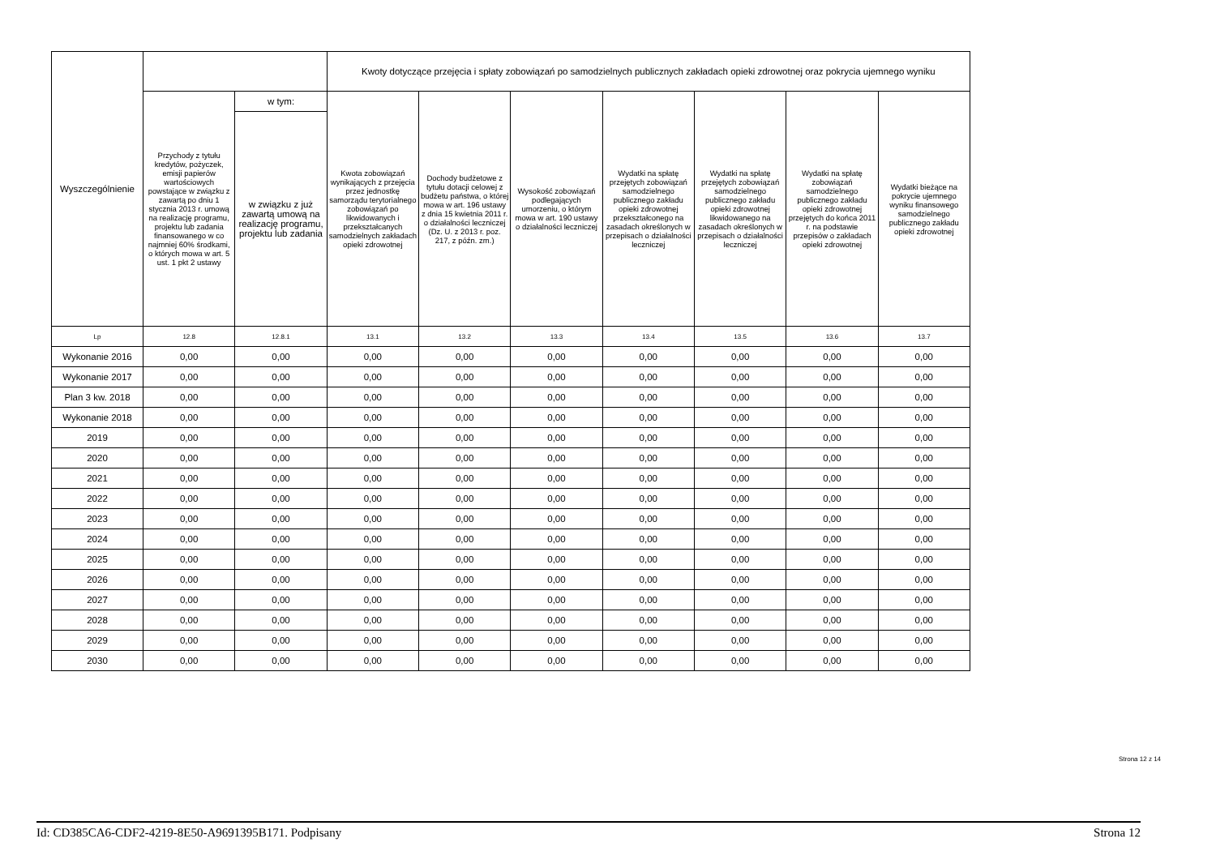| Wyszczególnienie | | | Kwoty dotyczące przejęcia i spłaty zobowiązań po samodzielnych publicznych zakładach opieki zdrowotnej oraz pokrycia ujemnego wyniku | | | | | | |
| --- | --- | --- | --- | --- | --- | --- | --- | --- | --- |
| | Przychody z tytułu kredytów, pożyczek, emisji papierów wartościowych powstające w związku z zawartą po dniu 1 stycznia 2013 r. umową na realizację programu, projektu lub zadania finansowanego w co najmniej 60% środkami, o których mowa w art. 5 ust. 1 pkt 2 ustawy | w tym: | Kwota zobowiązań wynikających z przejęcia przez jednostkę samorządu terytorialnego zobowiązań po likwidowanych i przekształcanych samodzielnych zakładach opieki zdrowotnej | Dochody budżetowe z tytułu dotacji celowej z budżetu państwa, o której mowa w art. 196 ustawy z dnia 15 kwietnia 2011 r. o działalności leczniczej (Dz. U. z 2013 r. poz. 217, z późn. zm.) | Wysokość zobowiązań podlegających umorzeniu, o którym mowa w art. 190 ustawy o działalności leczniczej | Wydatki na spłatę przejętych zobowiązań samodzielnego publicznego zakładu opieki zdrowotnej przekształconego na zasadach określonych w przepisach o działalności leczniczej | Wydatki na spłatę przejętych zobowiązań samodzielnego publicznego zakładu opieki zdrowotnej likwidowanego na zasadach określonych w przepisach o działalności leczniczej | Wydatki na spłatę zobowiązań samodzielnego publicznego zakładu opieki zdrowotnej przejętych do końca 2011 r. na podstawie przepisów o zakładach opieki zdrowotnej | Wydatki bieżące na pokrycie ujemnego wyniku finansowego samodzielnego publicznego zakładu opieki zdrowotnej |
| | | w związku z już zawartą umową na realizację programu, projektu lub zadania | | | | | | | |
| Lp | 12.8 | 12.8.1 | 13.1 | 13.2 | 13.3 | 13.4 | 13.5 | 13.6 | 13.7 |
| Wykonanie 2016 | 0,00 | 0,00 | 0,00 | 0,00 | 0,00 | 0,00 | 0,00 | 0,00 | 0,00 |
| Wykonanie 2017 | 0,00 | 0,00 | 0,00 | 0,00 | 0,00 | 0,00 | 0,00 | 0,00 | 0,00 |
| Plan 3 kw. 2018 | 0,00 | 0,00 | 0,00 | 0,00 | 0,00 | 0,00 | 0,00 | 0,00 | 0,00 |
| Wykonanie 2018 | 0,00 | 0,00 | 0,00 | 0,00 | 0,00 | 0,00 | 0,00 | 0,00 | 0,00 |
| 2019 | 0,00 | 0,00 | 0,00 | 0,00 | 0,00 | 0,00 | 0,00 | 0,00 | 0,00 |
| 2020 | 0,00 | 0,00 | 0,00 | 0,00 | 0,00 | 0,00 | 0,00 | 0,00 | 0,00 |
| 2021 | 0,00 | 0,00 | 0,00 | 0,00 | 0,00 | 0,00 | 0,00 | 0,00 | 0,00 |
| 2022 | 0,00 | 0,00 | 0,00 | 0,00 | 0,00 | 0,00 | 0,00 | 0,00 | 0,00 |
| 2023 | 0,00 | 0,00 | 0,00 | 0,00 | 0,00 | 0,00 | 0,00 | 0,00 | 0,00 |
| 2024 | 0,00 | 0,00 | 0,00 | 0,00 | 0,00 | 0,00 | 0,00 | 0,00 | 0,00 |
| 2025 | 0,00 | 0,00 | 0,00 | 0,00 | 0,00 | 0,00 | 0,00 | 0,00 | 0,00 |
| 2026 | 0,00 | 0,00 | 0,00 | 0,00 | 0,00 | 0,00 | 0,00 | 0,00 | 0,00 |
| 2027 | 0,00 | 0,00 | 0,00 | 0,00 | 0,00 | 0,00 | 0,00 | 0,00 | 0,00 |
| 2028 | 0,00 | 0,00 | 0,00 | 0,00 | 0,00 | 0,00 | 0,00 | 0,00 | 0,00 |
| 2029 | 0,00 | 0,00 | 0,00 | 0,00 | 0,00 | 0,00 | 0,00 | 0,00 | 0,00 |
| 2030 | 0,00 | 0,00 | 0,00 | 0,00 | 0,00 | 0,00 | 0,00 | 0,00 | 0,00 |
Strona 12 z 14
Id: CD385CA6-CDF2-4219-8E50-A9691395B171. Podpisany Strona 12